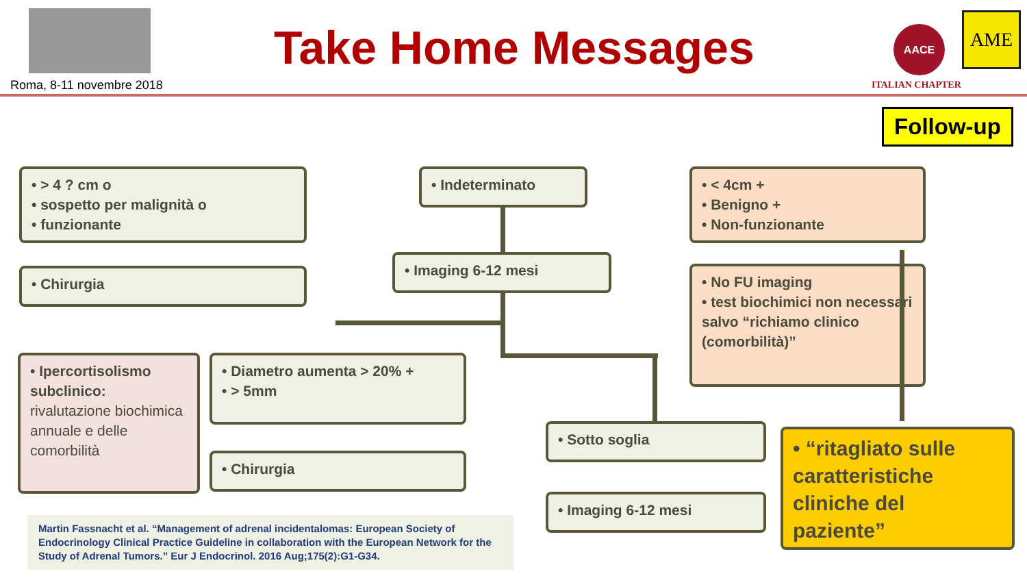Roma, 8-11 novembre 2018
Take Home Messages AACE AME
ITALIAN CHAPTER
Follow-up
• > 4 ? cm o
• sospetto per malignità o
• funzionante
• Chirurgia
• Ipercortisolismo subclinico: rivalutazione biochimica annuale e delle comorbilità
• Indeterminato
• Imaging 6-12 mesi
• Diametro aumenta > 20% +
• > 5mm
• Chirurgia
• Sotto soglia
• Imaging 6-12 mesi
• < 4cm +
• Benigno +
• Non-funzionante
• No FU imaging
• test biochimici non necessari salvo “richiamo clinico (comorbilità)”
• “ritagliato sulle caratteristiche cliniche del paziente”
Martin Fassnacht et al. “Management of adrenal incidentalomas: European Society of Endocrinology Clinical Practice Guideline in collaboration with the European Network for the Study of Adrenal Tumors.” Eur J Endocrinol. 2016 Aug;175(2):G1-G34.